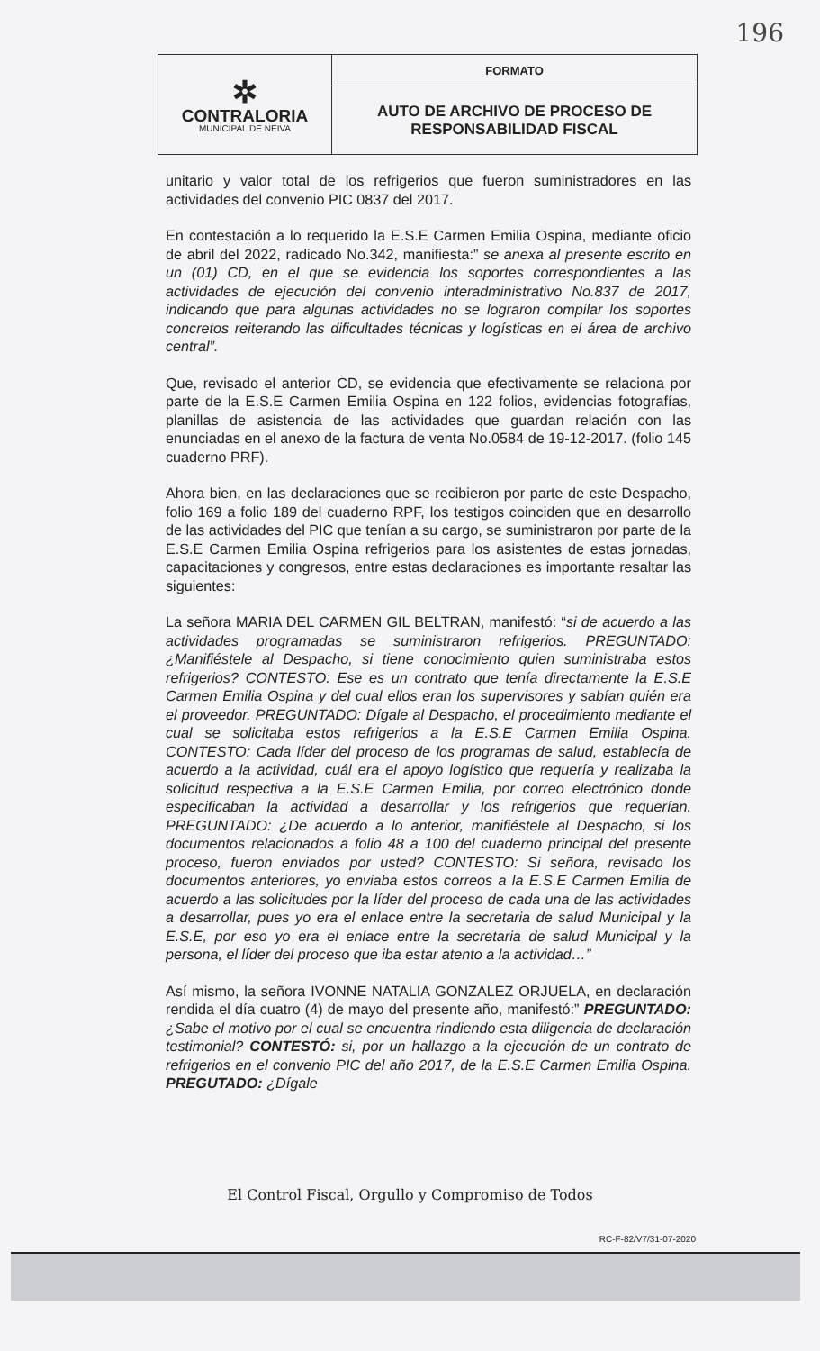196
| ✲ CONTRALORIA MUNICIPAL DE NEIVA | FORMATO |
| | AUTO DE ARCHIVO DE PROCESO DE RESPONSABILIDAD FISCAL |
unitario y valor total de los refrigerios que fueron suministradores en las actividades del convenio PIC 0837 del 2017.
En contestación a lo requerido la E.S.E Carmen Emilia Ospina, mediante oficio de abril del 2022, radicado No.342, manifiesta:” se anexa al presente escrito en un (01) CD, en el que se evidencia los soportes correspondientes a las actividades de ejecución del convenio interadministrativo No.837 de 2017, indicando que para algunas actividades no se lograron compilar los soportes concretos reiterando las dificultades técnicas y logísticas en el área de archivo central”.
Que, revisado el anterior CD, se evidencia que efectivamente se relaciona por parte de la E.S.E Carmen Emilia Ospina en 122 folios, evidencias fotografías, planillas de asistencia de las actividades que guardan relación con las enunciadas en el anexo de la factura de venta No.0584 de 19-12-2017. (folio 145 cuaderno PRF).
Ahora bien, en las declaraciones que se recibieron por parte de este Despacho, folio 169 a folio 189 del cuaderno RPF, los testigos coinciden que en desarrollo de las actividades del PIC que tenían a su cargo, se suministraron por parte de la E.S.E Carmen Emilia Ospina refrigerios para los asistentes de estas jornadas, capacitaciones y congresos, entre estas declaraciones es importante resaltar las siguientes:
La señora MARIA DEL CARMEN GIL BELTRAN, manifestó: “si de acuerdo a las actividades programadas se suministraron refrigerios. PREGUNTADO: ¿Manifiéstele al Despacho, si tiene conocimiento quien suministraba estos refrigerios? CONTESTO: Ese es un contrato que tenía directamente la E.S.E Carmen Emilia Ospina y del cual ellos eran los supervisores y sabían quién era el proveedor. PREGUNTADO: Dígale al Despacho, el procedimiento mediante el cual se solicitaba estos refrigerios a la E.S.E Carmen Emilia Ospina. CONTESTO: Cada líder del proceso de los programas de salud, establecía de acuerdo a la actividad, cuál era el apoyo logístico que requería y realizaba la solicitud respectiva a la E.S.E Carmen Emilia, por correo electrónico donde especificaban la actividad a desarrollar y los refrigerios que requerían. PREGUNTADO: ¿De acuerdo a lo anterior, manifiéstele al Despacho, si los documentos relacionados a folio 48 a 100 del cuaderno principal del presente proceso, fueron enviados por usted? CONTESTO: Si señora, revisado los documentos anteriores, yo enviaba estos correos a la E.S.E Carmen Emilia de acuerdo a las solicitudes por la líder del proceso de cada una de las actividades a desarrollar, pues yo era el enlace entre la secretaria de salud Municipal y la E.S.E, por eso yo era el enlace entre la secretaria de salud Municipal y la persona, el líder del proceso que iba estar atento a la actividad…”
Así mismo, la señora IVONNE NATALIA GONZALEZ ORJUELA, en declaración rendida el día cuatro (4) de mayo del presente año, manifestó:” PREGUNTADO: ¿Sabe el motivo por el cual se encuentra rindiendo esta diligencia de declaración testimonial? CONTESTÓ: si, por un hallazgo a la ejecución de un contrato de refrigerios en el convenio PIC del año 2017, de la E.S.E Carmen Emilia Ospina. PREGUTADO: ¿Dígale
El Control Fiscal, Orgullo y Compromiso de Todos
RC-F-82/V7/31-07-2020